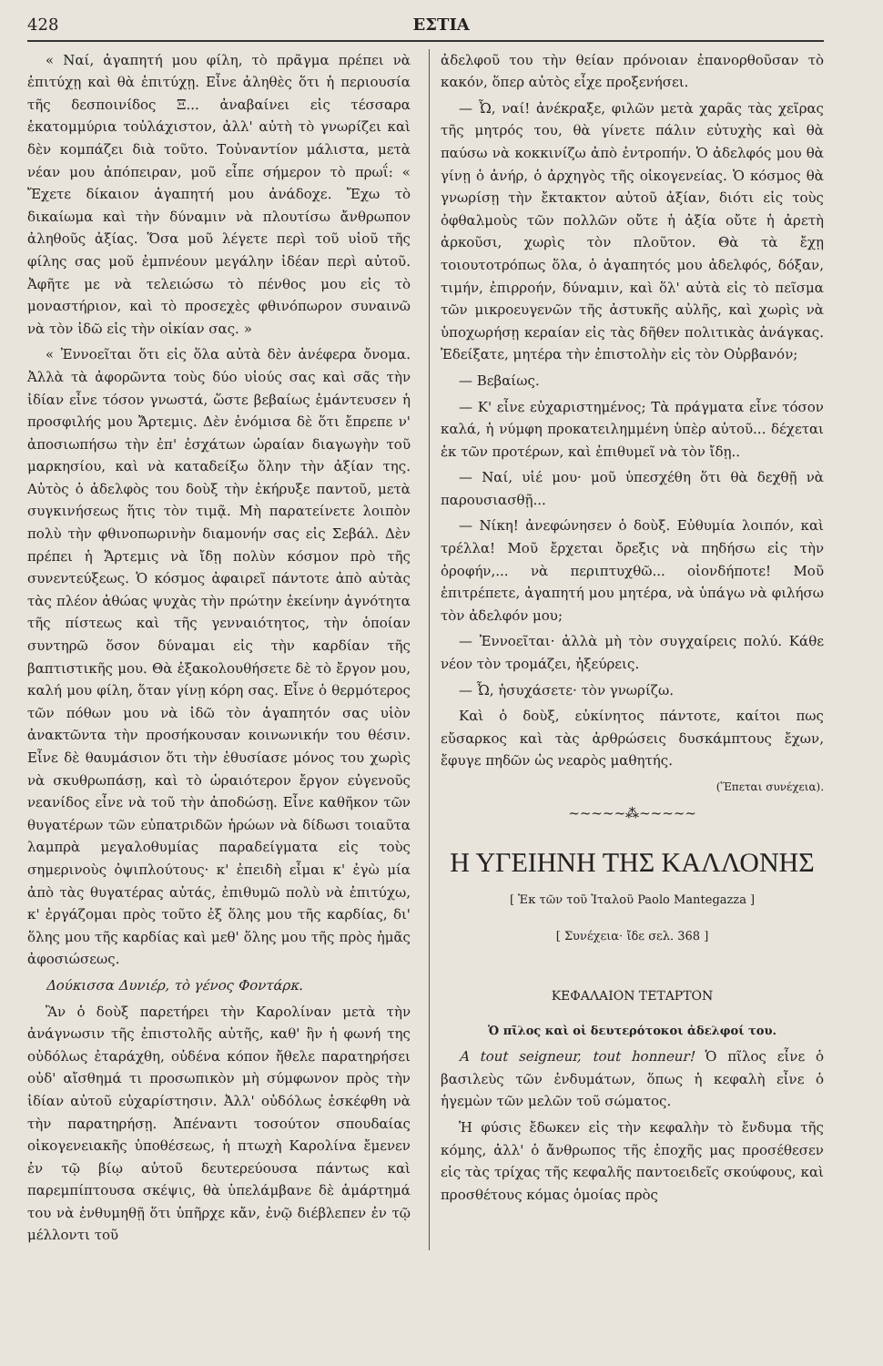428 ΕΣΤΙΑ
« Ναί, ἀγαπητή μου φίλη, τὸ πρᾶγμα πρέπει νὰ ἐπιτύχῃ καὶ θὰ ἐπιτύχῃ. Εἶνε ἀληθὲς ὅτι ἡ περιουσία τῆς δεσποινίδος Ξ... ἀναβαίνει εἰς τέσσαρα ἑκατομμύρια τοὐλάχιστον, ἀλλ' αὐτὴ τὸ γνωρίζει καὶ δὲν κομπάζει διὰ τοῦτο. Τοὐναντίον μάλιστα, μετὰ νέαν μου ἀπόπειραν, μοῦ εἶπε σήμερον τὸ πρωΐ: « Ἔχετε δίκαιον ἀγαπητή μου ἀνάδοχε. Ἔχω τὸ δικαίωμα καὶ τὴν δύναμιν νὰ πλουτίσω ἄνθρωπον ἀληθοῦς ἀξίας. Ὅσα μοῦ λέγετε περὶ τοῦ υἱοῦ τῆς φίλης σας μοῦ ἐμπνέουν μεγάλην ἰδέαν περὶ αὐτοῦ. Ἀφῆτε με νὰ τελειώσω τὸ πένθος μου εἰς τὸ μοναστήριον, καὶ τὸ προσεχὲς φθινόπωρον συναινῶ νὰ τὸν ἰδῶ εἰς τὴν οἰκίαν σας. »
« Ἐννοεῖται ὅτι εἰς ὅλα αὐτὰ δὲν ἀνέφερα ὄνομα. Ἀλλὰ τὰ ἀφορῶντα τοὺς δύο υἱούς σας καὶ σᾶς τὴν ἰδίαν εἶνε τόσον γνωστά, ὥστε βεβαίως ἐμάντευσεν ἡ προσφιλής μου Ἄρτεμις. Δὲν ἐνόμισα δὲ ὅτι ἔπρεπε ν' ἀποσιωπήσω τὴν ἐπ' ἐσχάτων ὡραίαν διαγωγὴν τοῦ μαρκησίου, καὶ νὰ καταδείξω ὅλην τὴν ἀξίαν της. Αὐτὸς ὁ ἀδελφὸς του δοὺξ τὴν ἐκήρυξε παντοῦ, μετὰ συγκινήσεως ἥτις τὸν τιμᾷ. Μὴ παρατείνετε λοιπὸν πολὺ τὴν φθινοπωρινὴν διαμονήν σας εἰς Σεβάλ. Δὲν πρέπει ἡ Ἄρτεμις νὰ ἴδῃ πολὺν κόσμον πρὸ τῆς συνεντεύξεως. Ὁ κόσμος ἀφαιρεῖ πάντοτε ἀπὸ αὐτὰς τὰς πλέον ἀθώας ψυχὰς τὴν πρώτην ἐκείνην ἀγνότητα τῆς πίστεως καὶ τῆς γενναιότητος, τὴν ὁποίαν συντηρῶ ὅσον δύναμαι εἰς τὴν καρδίαν τῆς βαπτιστικῆς μου. Θὰ ἐξακολουθήσετε δὲ τὸ ἔργον μου, καλή μου φίλη, ὅταν γίνῃ κόρη σας. Εἶνε ὁ θερμότερος τῶν πόθων μου νὰ ἰδῶ τὸν ἀγαπητόν σας υἱὸν ἀνακτῶντα τὴν προσήκουσαν κοινωνικήν του θέσιν. Εἶνε δὲ θαυμάσιον ὅτι τὴν ἐθυσίασε μόνος του χωρὶς νὰ σκυθρωπάσῃ, καὶ τὸ ὡραιότερον ἔργον εὐγενοῦς νεανίδος εἶνε νὰ τοῦ τὴν ἀποδώσῃ. Εἶνε καθῆκον τῶν θυγατέρων τῶν εὐπατριδῶν ἡρώων νὰ δίδωσι τοιαῦτα λαμπρὰ μεγαλοθυμίας παραδείγματα εἰς τοὺς σημερινοὺς ὀψιπλούτους· κ' ἐπειδὴ εἶμαι κ' ἐγὼ μία ἀπὸ τὰς θυγατέρας αὐτάς, ἐπιθυμῶ πολὺ νὰ ἐπιτύχω, κ' ἐργάζομαι πρὸς τοῦτο ἐξ ὅλης μου τῆς καρδίας, δι' ὅλης μου τῆς καρδίας καὶ μεθ' ὅλης μου τῆς πρὸς ἡμᾶς ἀφοσιώσεως.
Δούκισσα Δυνιέρ, τὸ γένος Φοντάρκ.
Ἂν ὁ δοὺξ παρετήρει τὴν Καρολίναν μετὰ τὴν ἀνάγνωσιν τῆς ἐπιστολῆς αὐτῆς, καθ' ἣν ἡ φωνή της οὐδόλως ἐταράχθη, οὐδένα κόπον ἤθελε παρατηρήσει οὐδ' αἴσθημά τι προσωπικὸν μὴ σύμφωνον πρὸς τὴν ἰδίαν αὐτοῦ εὐχαρίστησιν. Ἀλλ' οὐδόλως ἐσκέφθη νὰ τὴν παρατηρήσῃ. Ἀπέναντι τοσούτον σπουδαίας οἰκογενειακῆς ὑποθέσεως, ἡ πτωχὴ Καρολίνα ἔμενεν ἐν τῷ βίῳ αὐτοῦ δευτερεύουσα πάντως καὶ παρεμπίπτουσα σκέψις, θὰ ὑπελάμβανε δὲ ἁμάρτημά του νὰ ἐνθυμηθῇ ὅτι ὑπῆρχε κἄν, ἐνῷ διέβλεπεν ἐν τῷ μέλλοντι τοῦ
ἀδελφοῦ του τὴν θείαν πρόνοιαν ἐπανορθοῦσαν τὸ κακόν, ὅπερ αὐτὸς εἶχε προξενήσει.
— Ὦ, ναί! ἀνέκραξε, φιλῶν μετὰ χαρᾶς τὰς χεῖρας τῆς μητρός του, θὰ γίνετε πάλιν εὐτυχὴς καὶ θὰ παύσω νὰ κοκκινίζω ἀπὸ ἐντροπήν. Ὁ ἀδελφός μου θὰ γίνῃ ὁ ἀνήρ, ὁ ἀρχηγὸς τῆς οἰκογενείας. Ὁ κόσμος θὰ γνωρίσῃ τὴν ἔκτακτον αὐτοῦ ἀξίαν, διότι εἰς τοὺς ὀφθαλμοὺς τῶν πολλῶν οὔτε ἡ ἀξία οὔτε ἡ ἀρετὴ ἀρκοῦσι, χωρὶς τὸν πλοῦτον. Θὰ τὰ ἔχῃ τοιουτοτρόπως ὅλα, ὁ ἀγαπητός μου ἀδελφός, δόξαν, τιμήν, ἐπιρροήν, δύναμιν, καὶ ὅλ' αὐτὰ εἰς τὸ πεῖσμα τῶν μικροευγενῶν τῆς ἀστυκῆς αὐλῆς, καὶ χωρὶς νὰ ὑποχωρήσῃ κεραίαν εἰς τὰς δῆθεν πολιτικὰς ἀνάγκας. Ἐδείξατε, μητέρα τὴν ἐπιστολὴν εἰς τὸν Οὐρβανόν;
— Βεβαίως.
— Κ' εἶνε εὐχαριστημένος; Τὰ πράγματα εἶνε τόσον καλά, ἡ νύμφη προκατειλημμένη ὑπὲρ αὐτοῦ... δέχεται ἐκ τῶν προτέρων, καὶ ἐπιθυμεῖ νὰ τὸν ἴδῃ..
— Ναί, υἱέ μου· μοῦ ὑπεσχέθη ὅτι θὰ δεχθῇ νὰ παρουσιασθῇ...
— Νίκη! ἀνεφώνησεν ὁ δοὺξ. Εὐθυμία λοιπόν, καὶ τρέλλα! Μοῦ ἔρχεται ὄρεξις νὰ πηδήσω εἰς τὴν ὀροφήν,... νὰ περιπτυχθῶ... οἱονδήποτε! Μοῦ ἐπιτρέπετε, ἀγαπητή μου μητέρα, νὰ ὑπάγω νὰ φιλήσω τὸν ἀδελφόν μου;
— Ἐννοεῖται· ἀλλὰ μὴ τὸν συγχαίρεις πολύ. Κάθε νέον τὸν τρομάζει, ἠξεύρεις.
— Ὦ, ἡσυχάσετε· τὸν γνωρίζω.
Καὶ ὁ δοὺξ, εὐκίνητος πάντοτε, καίτοι πως εὔσαρκος καὶ τὰς ἀρθρώσεις δυσκάμπτους ἔχων, ἔφυγε πηδῶν ὡς νεαρὸς μαθητής.
(Ἕπεται συνέχεια).
~~~~~⁂~~~~~
Η ΥΓΕΙΗΝΗ ΤΗΣ ΚΑΛΛΟΝΗΣ
[ Ἐκ τῶν τοῦ Ἰταλοῦ Paolo Mantegazza ]
[ Συνέχεια· ἴδε σελ. 368 ]
ΚΕΦΑΛΑΙΟΝ ΤΕΤΑΡΤΟΝ
Ὁ πῖλος καὶ οἱ δευτερότοκοι ἀδελφοί του.
A tout seigneur, tout honneur! Ὁ πῖλος εἶνε ὁ βασιλεὺς τῶν ἐνδυμάτων, ὅπως ἡ κεφαλὴ εἶνε ὁ ἡγεμὼν τῶν μελῶν τοῦ σώματος.
Ἡ φύσις ἔδωκεν εἰς τὴν κεφαλὴν τὸ ἔνδυμα τῆς κόμης, ἀλλ' ὁ ἄνθρωπος τῆς ἐποχῆς μας προσέθεσεν εἰς τὰς τρίχας τῆς κεφαλῆς παντοειδεῖς σκούφους, καὶ προσθέτους κόμας ὁμοίας πρὸς